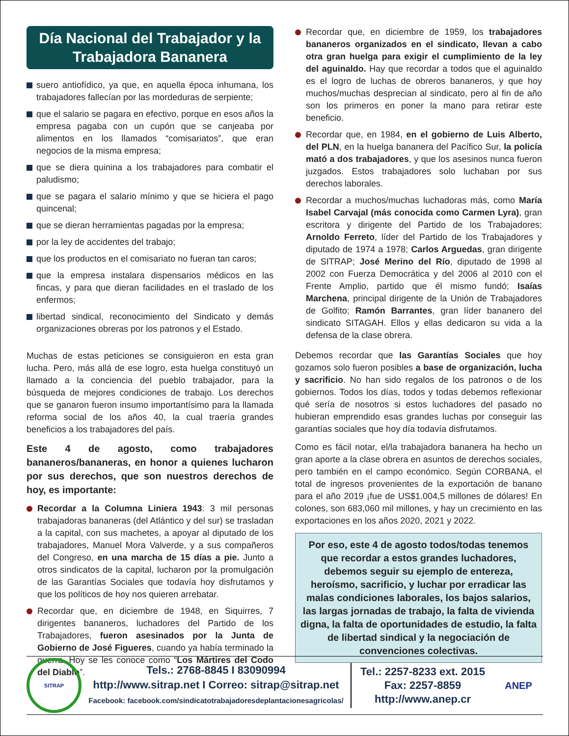Día Nacional del Trabajador y la Trabajadora Bananera
suero antiofídico, ya que, en aquella época inhumana, los trabajadores fallecían por las mordeduras de serpiente;
que el salario se pagara en efectivo, porque en esos años la empresa pagaba con un cupón que se canjeaba por alimentos en los llamados “comisariatos”, que eran negocios de la misma empresa;
que se diera quinina a los trabajadores para combatir el paludismo;
que se pagara el salario mínimo y que se hiciera el pago quincenal;
que se dieran herramientas pagadas por la empresa;
por la ley de accidentes del trabajo;
que los productos en el comisariato no fueran tan caros;
que la empresa instalara dispensarios médicos en las fincas, y para que dieran facilidades en el traslado de los enfermos;
libertad sindical, reconocimiento del Sindicato y demás organizaciones obreras por los patronos y el Estado.
Muchas de estas peticiones se consiguieron en esta gran lucha. Pero, más allá de ese logro, esta huelga constituyó un llamado a la conciencia del pueblo trabajador, para la búsqueda de mejores condiciones de trabajo. Los derechos que se ganaron fueron insumo importantísimo para la llamada reforma social de los años 40, la cual traería grandes beneficios a los trabajadores del país.
Este 4 de agosto, como trabajadores bananeros/bananeras, en honor a quienes lucharon por sus derechos, que son nuestros derechos de hoy, es importante:
Recordar a la Columna Liniera 1943: 3 mil personas trabajadoras bananeras (del Atlántico y del sur) se trasladan a la capital, con sus machetes, a apoyar al diputado de los trabajadores, Manuel Mora Valverde, y a sus compañeros del Congreso, en una marcha de 15 días a pie. Junto a otros sindicatos de la capital, lucharon por la promulgación de las Garantías Sociales que todavía hoy disfrutamos y que los políticos de hoy nos quieren arrebatar.
Recordar que, en diciembre de 1948, en Siquirres, 7 dirigentes bananeros, luchadores del Partido de los Trabajadores, fueron asesinados por la Junta de Gobierno de José Figueres, cuando ya había terminado la guerra. Hoy se les conoce como “Los Mártires del Codo del Diablo”.
Recordar que, en diciembre de 1959, los trabajadores bananeros organizados en el sindicato, llevan a cabo otra gran huelga para exigir el cumplimiento de la ley del aguinaldo. Hay que recordar a todos que el aguinaldo es el logro de luchas de obreros bananeros, y que hoy muchos/muchas desprecian al sindicato, pero al fin de año son los primeros en poner la mano para retirar este beneficio.
Recordar que, en 1984, en el gobierno de Luis Alberto, del PLN, en la huelga bananera del Pacífico Sur, la policía mató a dos trabajadores, y que los asesinos nunca fueron juzgados. Estos trabajadores solo luchaban por sus derechos laborales.
Recordar a muchos/muchas luchadoras más, como María Isabel Carvajal (más conocida como Carmen Lyra), gran escritora y dirigente del Partido de los Trabajadores; Arnoldo Ferreto, líder del Partido de los Trabajadores y diputado de 1974 a 1978; Carlos Arguedas, gran dirigente de SITRAP; José Merino del Río, diputado de 1998 al 2002 con Fuerza Democrática y del 2006 al 2010 con el Frente Amplio, partido que él mismo fundó; Isaías Marchena, principal dirigente de la Unión de Trabajadores de Golfito; Ramón Barrantes, gran líder bananero del sindicato SITAGAH. Ellos y ellas dedicaron su vida a la defensa de la clase obrera.
Debemos recordar que las Garantías Sociales que hoy gozamos solo fueron posibles a base de organización, lucha y sacrificio. No han sido regalos de los patronos o de los gobiernos. Todos los días, todos y todas debemos reflexionar qué sería de nosotros si estos luchadores del pasado no hubieran emprendido esas grandes luchas por conseguir las garantías sociales que hoy día todavía disfrutamos.
Como es fácil notar, el/la trabajadora bananera ha hecho un gran aporte a la clase obrera en asuntos de derechos sociales, pero también en el campo económico. Según CORBANA, el total de ingresos provenientes de la exportación de banano para el año 2019 ¡fue de US$1.004,5 millones de dólares! En colones, son 683,060 mil millones, y hay un crecimiento en las exportaciones en los años 2020, 2021 y 2022.
Por eso, este 4 de agosto todos/todas tenemos que recordar a estos grandes luchadores, debemos seguir su ejemplo de entereza, heroísmo, sacrificio, y luchar por erradicar las malas condiciones laborales, los bajos salarios, las largas jornadas de trabajo, la falta de vivienda digna, la falta de oportunidades de estudio, la falta de libertad sindical y la negociación de convenciones colectivas.
SITRAP
Tels.: 2768-8845 I 83090994
http://www.sitrap.net I Correo: sitrap@sitrap.net
Facebook: facebook.com/sindicatotrabajadoresdeplantacionesagricolas/
Tel.: 2257-8233 ext. 2015
Fax: 2257-8859
http://www.anep.cr
ANEP